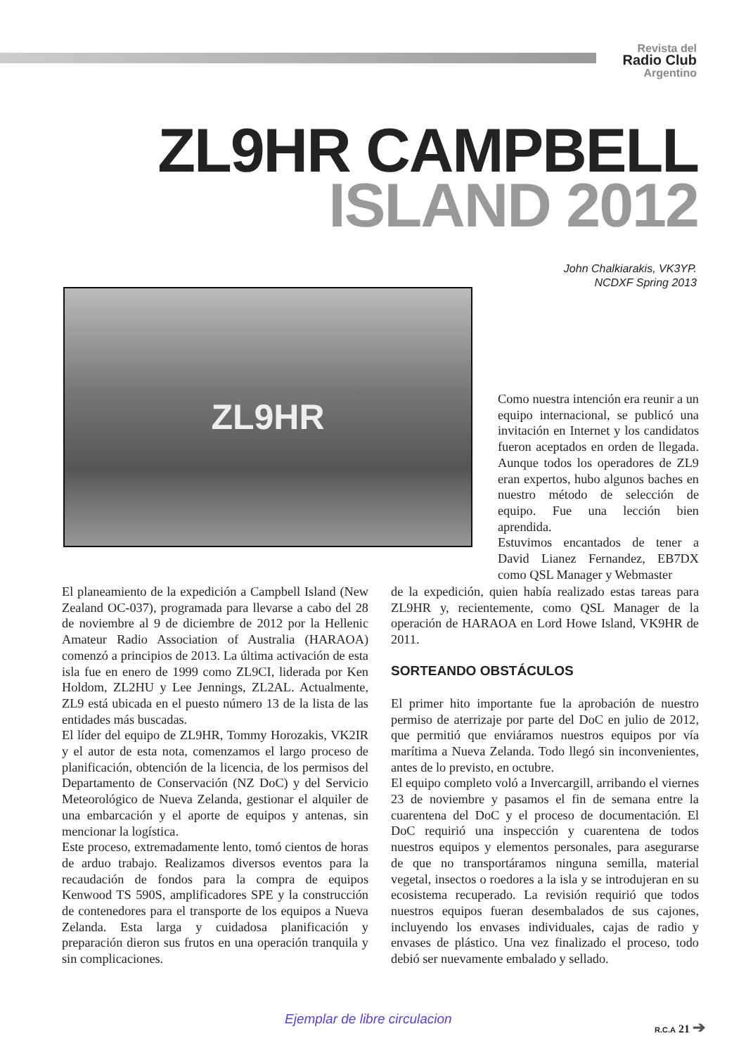Revista del
Radio Club
Argentino
ZL9HR CAMPBELL
ISLAND 2012
John Chalkiarakis, VK3YP.
NCDXF Spring 2013
ZL9HR
Como nuestra intención era reunir a un equipo internacional, se publicó una invitación en Internet y los candidatos fueron aceptados en orden de llegada. Aunque todos los operadores de ZL9 eran expertos, hubo algunos baches en nuestro método de selección de equipo. Fue una lección bien aprendida.
Estuvimos encantados de tener a David Lianez Fernandez, EB7DX como QSL Manager y Webmaster
El planeamiento de la expedición a Campbell Island (New Zealand OC-037), programada para llevarse a cabo del 28 de noviembre al 9 de diciembre de 2012 por la Hellenic Amateur Radio Association of Australia (HARAOA) comenzó a principios de 2013. La última activación de esta isla fue en enero de 1999 como ZL9CI, liderada por Ken Holdom, ZL2HU y Lee Jennings, ZL2AL. Actualmente, ZL9 está ubicada en el puesto número 13 de la lista de las entidades más buscadas.
El líder del equipo de ZL9HR, Tommy Horozakis, VK2IR y el autor de esta nota, comenzamos el largo proceso de planificación, obtención de la licencia, de los permisos del Departamento de Conservación (NZ DoC) y del Servicio Meteorológico de Nueva Zelanda, gestionar el alquiler de una embarcación y el aporte de equipos y antenas, sin mencionar la logística.
Este proceso, extremadamente lento, tomó cientos de horas de arduo trabajo. Realizamos diversos eventos para la recaudación de fondos para la compra de equipos Kenwood TS 590S, amplificadores SPE y la construcción de contenedores para el transporte de los equipos a Nueva Zelanda. Esta larga y cuidadosa planificación y preparación dieron sus frutos en una operación tranquila y sin complicaciones.
de la expedición, quien había realizado estas tareas para ZL9HR y, recientemente, como QSL Manager de la operación de HARAOA en Lord Howe Island, VK9HR de 2011.
SORTEANDO OBSTÁCULOS
El primer hito importante fue la aprobación de nuestro permiso de aterrizaje por parte del DoC en julio de 2012, que permitió que enviáramos nuestros equipos por vía marítima a Nueva Zelanda. Todo llegó sin inconvenientes, antes de lo previsto, en octubre.
El equipo completo voló a Invercargill, arribando el viernes 23 de noviembre y pasamos el fin de semana entre la cuarentena del DoC y el proceso de documentación. El DoC requirió una inspección y cuarentena de todos nuestros equipos y elementos personales, para asegurarse de que no transportáramos ninguna semilla, material vegetal, insectos o roedores a la isla y se introdujeran en su ecosistema recuperado. La revisión requirió que todos nuestros equipos fueran desembalados de sus cajones, incluyendo los envases individuales, cajas de radio y envases de plástico. Una vez finalizado el proceso, todo debió ser nuevamente embalado y sellado.
Ejemplar de libre circulacion R.C.A 21 ➔